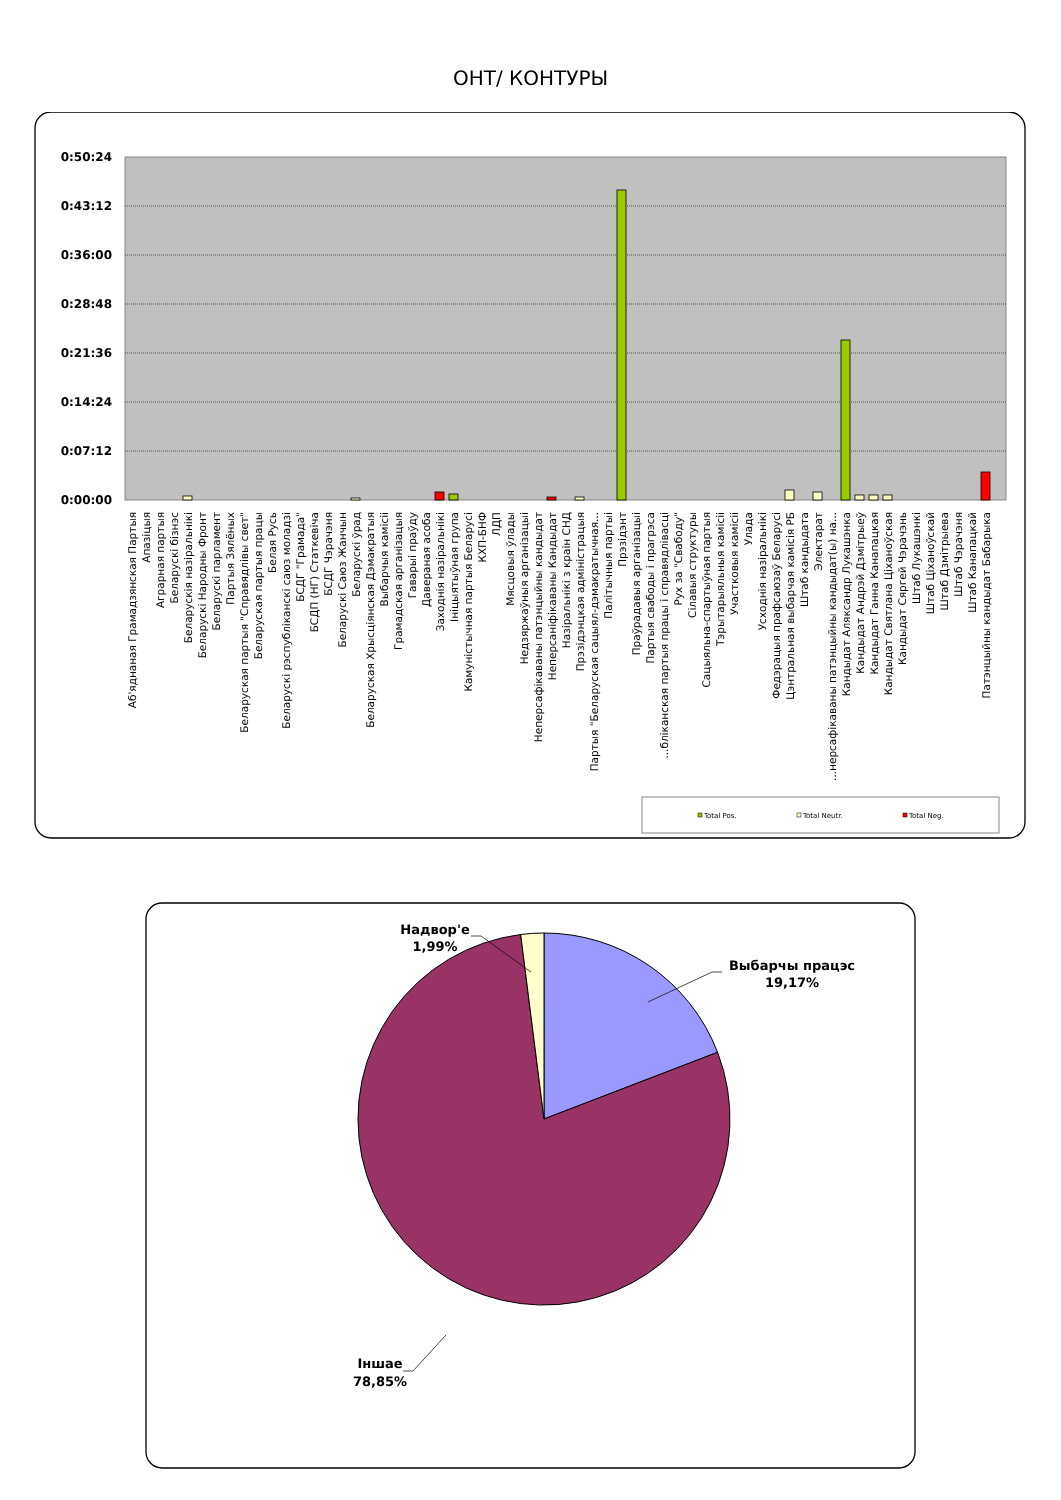ОНТ/ КОНТУРЫ
0:50:24
0:43:12
0:36:00
0:28:48
0:21:36
0:14:24
0:07:12
0:00:00
Аб'яднаная Грамадзянская Партыя
Апазіцыя
Аграрная партыя
Беларускі бізнэс
Беларускія назіральнікі
Беларускі Народны Фронт
Беларускі парламент
Партыя Зялёных
Беларуская партыя "Справядлівы свет"
Беларуская партыя працы
Белая Русь
Беларускі рэспубліканскі саюз моладзі
БСДГ "Грамада"
БСДП (НГ) Статкевіча
БСДГ Чэрачэня
Беларускі Саюз Жанчын
Беларускі ўрад
Беларуская Хрысціянская Дэмакратыя
Выбарчыя камісіі
Грамадская арганізацыя
Гаварыі праўду
Даверанaя асоба
Заходнія назіральнікі
Ініцыятыўная група
Камуністычная партыя Беларусі
КХП-БНФ
ЛДП
Мясцовыя ўлады
Недзяржаўныя арганізацыі
Неперсафікаваны патэнцыйны кандыдат
Неперсаніфікаваны Кандыдат
Назіральнікі з краін СНД
Прэзідэнцкая адміністрацыя
Партыя "Беларуская сацыял-дэмакратычная...
Палітычныя партыі
Прэзідэнт
Праўрадавыя арганізацыі
Партыя свабоды і прагрэса
...бліканская партыя працы і справядлівасці
Рух за "Свабоду"
Сілавыя структуры
Сацыяльна-спартыўная партыя
Тэрытарыяльныя камісіі
Участковыя камісіі
Улада
Усходнія назіральнікі
Федэрацыя прафсаюзаў Беларусі
Цэнтральная выбарчая камісія РБ
Штаб кандыдата
Электарат
...нерсафікаваны патэнцыйны кандыдат(ы) на...
Кандыдат Аляксандр Лукашэнка
Кандыдат Андрэй Дзмітрыеў
Кандыдат Ганна Канапацкая
Кандыдат Святлана Ціханоўская
Кандыдат Сяргей Чэрачэнь
Штаб Лукашэнкі
Штаб Ціханоўскай
Штаб Дзмітрыева
Штаб Чэрачэня
Штаб Канапацкай
Патэнцыйны кандыдат Бабарыка
Total Pos.
Total Neutr.
Total Neg.
Надвор'е
1,99%
Выбарчы працэс
19,17%
Іншае
78,85%